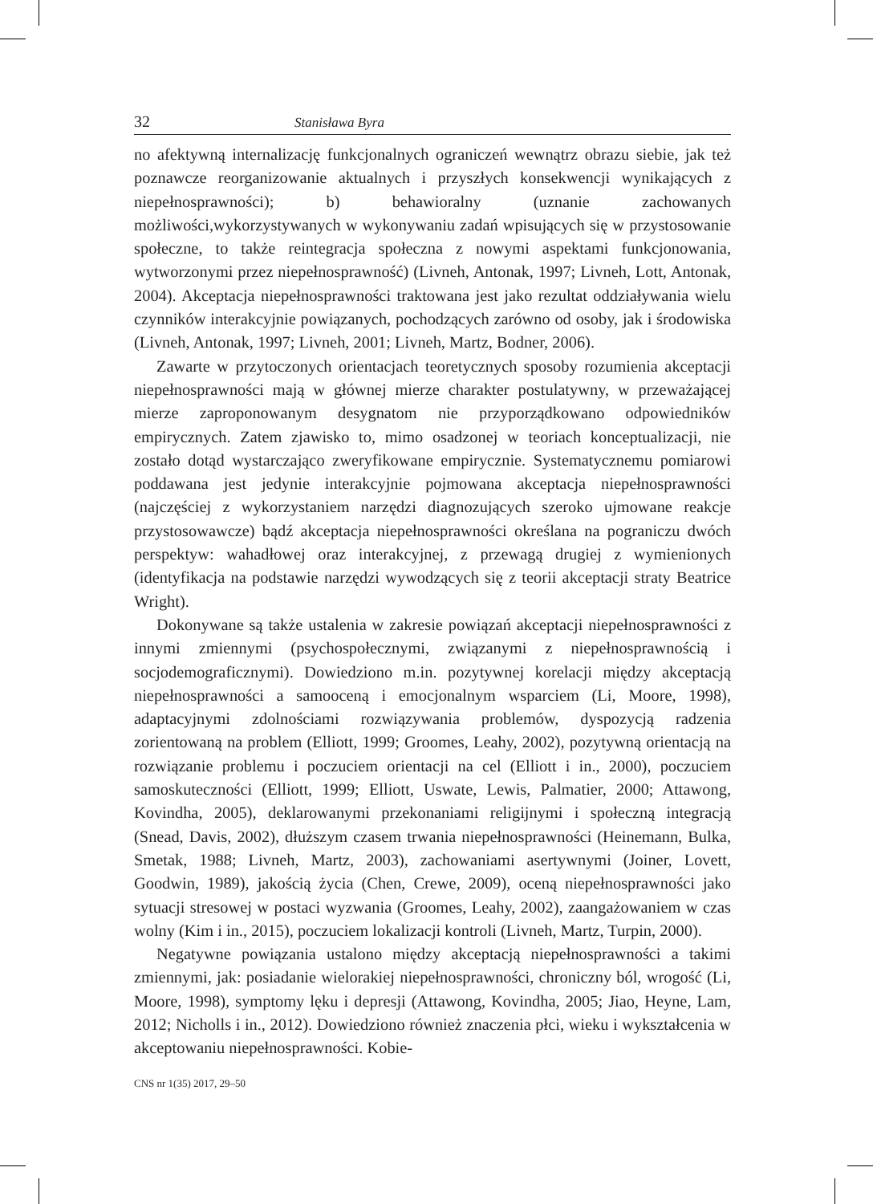32 Stanisława Byra
no afektywną internalizację funkcjonalnych ograniczeń wewnątrz obrazu siebie, jak też poznawcze reorganizowanie aktualnych i przyszłych konsekwencji wynikających z niepełnosprawności); b) behawioralny (uznanie zachowanych możliwości,wykorzystywanych w wykonywaniu zadań wpisujących się w przystosowanie społeczne, to także reintegracja społeczna z nowymi aspektami funkcjonowania, wytworzonymi przez niepełnosprawność) (Livneh, Antonak, 1997; Livneh, Lott, Antonak, 2004). Akceptacja niepełnosprawności traktowana jest jako rezultat oddziaływania wielu czynników interakcyjnie powiązanych, pochodzących zarówno od osoby, jak i środowiska (Livneh, Antonak, 1997; Livneh, 2001; Livneh, Martz, Bodner, 2006).
Zawarte w przytoczonych orientacjach teoretycznych sposoby rozumienia akceptacji niepełnosprawności mają w głównej mierze charakter postulatywny, w przeważającej mierze zaproponowanym desygnatom nie przyporządkowano odpowiedników empirycznych. Zatem zjawisko to, mimo osadzonej w teoriach konceptualizacji, nie zostało dotąd wystarczająco zweryfikowane empirycznie. Systematycznemu pomiarowi poddawana jest jedynie interakcyjnie pojmowana akceptacja niepełnosprawności (najczęściej z wykorzystaniem narzędzi diagnozujących szeroko ujmowane reakcje przystosowawcze) bądź akceptacja niepełnosprawności określana na pograniczu dwóch perspektyw: wahadłowej oraz interakcyjnej, z przewagą drugiej z wymienionych (identyfikacja na podstawie narzędzi wywodzących się z teorii akceptacji straty Beatrice Wright).
Dokonywane są także ustalenia w zakresie powiązań akceptacji niepełnosprawności z innymi zmiennymi (psychospołecznymi, związanymi z niepełnosprawnością i socjodemograficznymi). Dowiedziono m.in. pozytywnej korelacji między akceptacją niepełnosprawności a samooceną i emocjonalnym wsparciem (Li, Moore, 1998), adaptacyjnymi zdolnościami rozwiązywania problemów, dyspozycją radzenia zorientowaną na problem (Elliott, 1999; Groomes, Leahy, 2002), pozytywną orientacją na rozwiązanie problemu i poczuciem orientacji na cel (Elliott i in., 2000), poczuciem samoskuteczności (Elliott, 1999; Elliott, Uswate, Lewis, Palmatier, 2000; Attawong, Kovindha, 2005), deklarowanymi przekonaniami religijnymi i społeczną integracją (Snead, Davis, 2002), dłuższym czasem trwania niepełnosprawności (Heinemann, Bulka, Smetak, 1988; Livneh, Martz, 2003), zachowaniami asertywnymi (Joiner, Lovett, Goodwin, 1989), jakością życia (Chen, Crewe, 2009), oceną niepełnosprawności jako sytuacji stresowej w postaci wyzwania (Groomes, Leahy, 2002), zaangażowaniem w czas wolny (Kim i in., 2015), poczuciem lokalizacji kontroli (Livneh, Martz, Turpin, 2000).
Negatywne powiązania ustalono między akceptacją niepełnosprawności a takimi zmiennymi, jak: posiadanie wielorakiej niepełnosprawności, chroniczny ból, wrogość (Li, Moore, 1998), symptomy lęku i depresji (Attawong, Kovindha, 2005; Jiao, Heyne, Lam, 2012; Nicholls i in., 2012). Dowiedziono również znaczenia płci, wieku i wykształcenia w akceptowaniu niepełnosprawności. Kobie-
CNS nr 1(35) 2017, 29–50